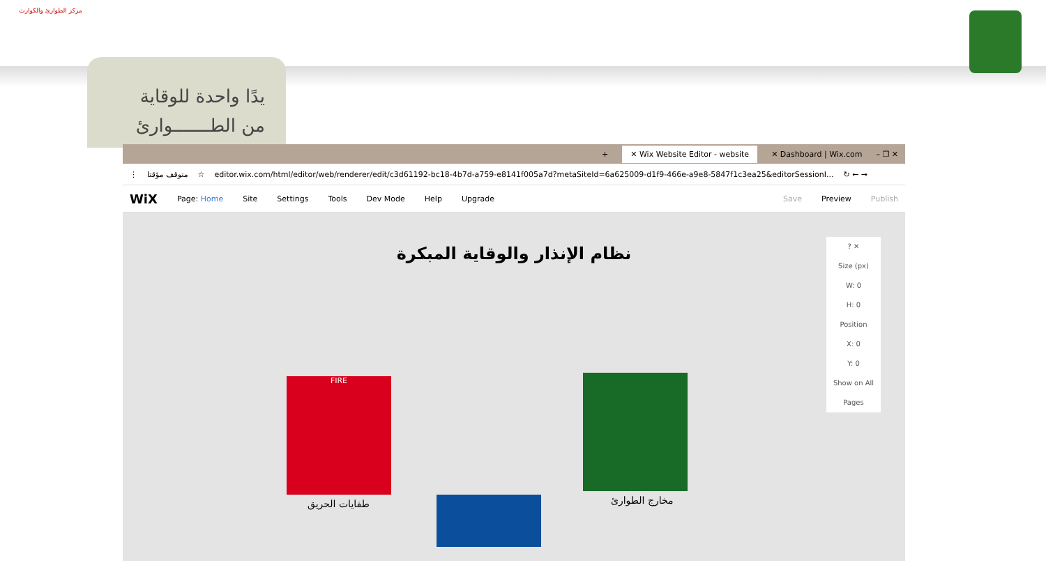مركز الطوارئ والكوارث
يدًا واحدة للوقاية
من الطـــــــوارئ
+ ✕ Wix Website Editor - website ✕ Dashboard | Wix.com – ❐ ✕
⋮ متوقف مؤقتا ☆ editor.wix.com/html/editor/web/renderer/edit/c3d61192-bc18-4b7d-a759-e8141f005a7d?metaSiteId=6a625009-d1f9-466e-a9e8-5847f1c3ea25&editorSessionI... ↻ ← →
WiX Page: Home Site Settings Tools Dev Mode Help Upgrade Save Preview Publish
نظام الإنذار والوقاية المبكرة
FIRE
طفايات الحريق مخارج الطوارئ
? ✕
Size (px)
W: 0
H: 0
Position
X: 0
Y: 0
Show on All Pages